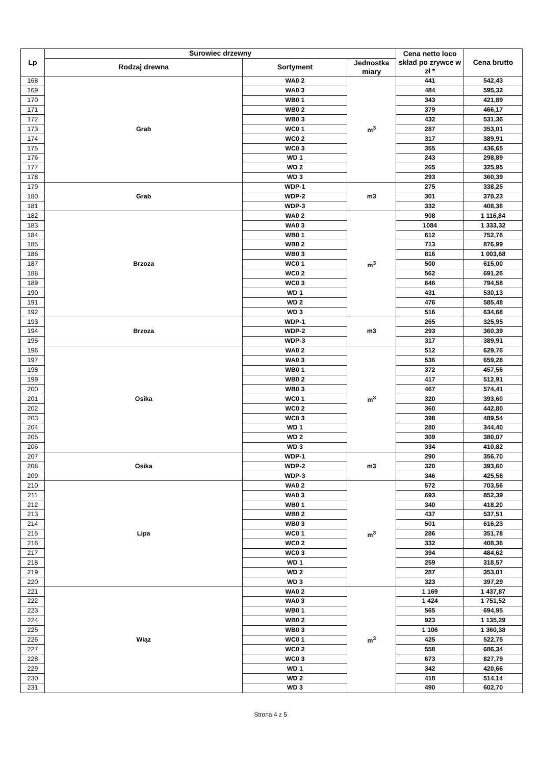| Lp | Surowiec drzewny | | | Cena netto loco skład po zrywce w zł * | Cena brutto |
| --- | --- | --- | --- | --- | --- |
| | Rodzaj drewna | Sortyment | Jednostka miary | | |
| 168 | Grab | WA0 2 | m<sup>3</sup> | 441 | 542,43 |
| 169 | | WA0 3 | | 484 | 595,32 |
| 170 | | WB0 1 | | 343 | 421,89 |
| 171 | | WB0 2 | | 379 | 466,17 |
| 172 | | WB0 3 | | 432 | 531,36 |
| 173 | | WC0 1 | | 287 | 353,01 |
| 174 | | WC0 2 | | 317 | 389,91 |
| 175 | | WC0 3 | | 355 | 436,65 |
| 176 | | WD 1 | | 243 | 298,89 |
| 177 | | WD 2 | | 265 | 325,95 |
| 178 | | WD 3 | | 293 | 360,39 |
| 179 | Grab | WDP-1 | m3 | 275 | 338,25 |
| 180 | | WDP-2 | | 301 | 370,23 |
| 181 | | WDP-3 | | 332 | 408,36 |
| 182 | Brzoza | WA0 2 | m<sup>3</sup> | 908 | 1 116,84 |
| 183 | | WA0 3 | | 1084 | 1 333,32 |
| 184 | | WB0 1 | | 612 | 752,76 |
| 185 | | WB0 2 | | 713 | 876,99 |
| 186 | | WB0 3 | | 816 | 1 003,68 |
| 187 | | WC0 1 | | 500 | 615,00 |
| 188 | | WC0 2 | | 562 | 691,26 |
| 189 | | WC0 3 | | 646 | 794,58 |
| 190 | | WD 1 | | 431 | 530,13 |
| 191 | | WD 2 | | 476 | 585,48 |
| 192 | | WD 3 | | 516 | 634,68 |
| 193 | Brzoza | WDP-1 | m3 | 265 | 325,95 |
| 194 | | WDP-2 | | 293 | 360,39 |
| 195 | | WDP-3 | | 317 | 389,91 |
| 196 | Osika | WA0 2 | m<sup>3</sup> | 512 | 629,76 |
| 197 | | WA0 3 | | 536 | 659,28 |
| 198 | | WB0 1 | | 372 | 457,56 |
| 199 | | WB0 2 | | 417 | 512,91 |
| 200 | | WB0 3 | | 467 | 574,41 |
| 201 | | WC0 1 | | 320 | 393,60 |
| 202 | | WC0 2 | | 360 | 442,80 |
| 203 | | WC0 3 | | 398 | 489,54 |
| 204 | | WD 1 | | 280 | 344,40 |
| 205 | | WD 2 | | 309 | 380,07 |
| 206 | | WD 3 | | 334 | 410,82 |
| 207 | Osika | WDP-1 | m3 | 290 | 356,70 |
| 208 | | WDP-2 | | 320 | 393,60 |
| 209 | | WDP-3 | | 346 | 425,58 |
| 210 | Lipa | WA0 2 | m<sup>3</sup> | 572 | 703,56 |
| 211 | | WA0 3 | | 693 | 852,39 |
| 212 | | WB0 1 | | 340 | 418,20 |
| 213 | | WB0 2 | | 437 | 537,51 |
| 214 | | WB0 3 | | 501 | 616,23 |
| 215 | | WC0 1 | | 286 | 351,78 |
| 216 | | WC0 2 | | 332 | 408,36 |
| 217 | | WC0 3 | | 394 | 484,62 |
| 218 | | WD 1 | | 259 | 318,57 |
| 219 | | WD 2 | | 287 | 353,01 |
| 220 | | WD 3 | | 323 | 397,29 |
| 221 | Wiąz | WA0 2 | m<sup>3</sup> | 1 169 | 1 437,87 |
| 222 | | WA0 3 | | 1 424 | 1 751,52 |
| 223 | | WB0 1 | | 565 | 694,95 |
| 224 | | WB0 2 | | 923 | 1 135,29 |
| 225 | | WB0 3 | | 1 106 | 1 360,38 |
| 226 | | WC0 1 | | 425 | 522,75 |
| 227 | | WC0 2 | | 558 | 686,34 |
| 228 | | WC0 3 | | 673 | 827,79 |
| 229 | | WD 1 | | 342 | 420,66 |
| 230 | | WD 2 | | 418 | 514,14 |
| 231 | | WD 3 | | 490 | 602,70 |
Strona 4 z 5